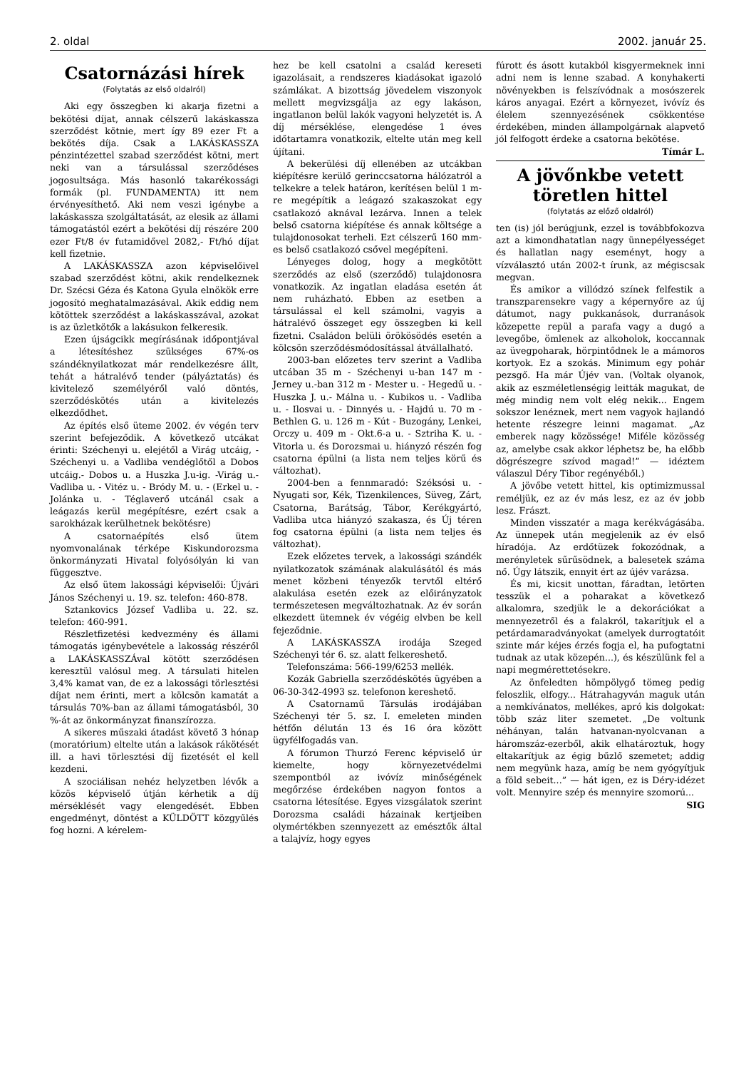2. oldal 2002. január 25.
Csatornázási hírek
(Folytatás az első oldalról)
Aki egy összegben ki akarja fizetni a bekötési díjat, annak célszerű lakáskassza szerződést kötnie, mert így 89 ezer Ft a bekötés díja. Csak a LAKÁSKASSZA pénzintézettel szabad szerződést kötni, mert neki van a társulással szerződéses jogosultsága. Más hasonló takarékossági formák (pl. FUNDAMENTA) itt nem érvényesíthető. Aki nem veszi igénybe a lakáskassza szolgáltatását, az elesik az állami támogatástól ezért a bekötési díj részére 200 ezer Ft/8 év futamidővel 2082,- Ft/hó díjat kell fizetnie.
A LAKÁSKASSZA azon képviselőivel szabad szerződést kötni, akik rendelkeznek Dr. Szécsi Géza és Katona Gyula elnökök erre jogosító meghatalmazásával. Akik eddig nem kötöttek szerződést a lakáskasszával, azokat is az üzletkötők a lakásukon felkeresik.
Ezen újságcikk megírásának időpontjával a létesítéshez szükséges 67%-os szándéknyilatkozat már rendelkezésre állt, tehát a hátralévő tender (pályáztatás) és kivitelező személyéről való döntés, szerződéskötés után a kivitelezés elkezdődhet.
Az építés első üteme 2002. év végén terv szerint befejeződik. A következő utcákat érinti: Széchenyi u. elejétől a Virág utcáig, - Széchenyi u. a Vadliba vendéglőtől a Dobos utcáig.- Dobos u. a Huszka J.u-ig. -Virág u.- Vadliba u. - Vitéz u. - Bródy M. u. - (Erkel u. - Jolánka u. - Téglaverő utcánál csak a leágazás kerül megépítésre, ezért csak a sarokházak kerülhetnek bekötésre)
A csatornaépítés első ütem nyomvonalának térképe Kiskundorozsma önkormányzati Hivatal folyósólyán ki van függesztve.
Az első ütem lakossági képviselői: Újvári János Széchenyi u. 19. sz. telefon: 460-878.
Sztankovics József Vadliba u. 22. sz. telefon: 460-991.
Részletfizetési kedvezmény és állami támogatás igénybevétele a lakosság részéről a LAKÁSKASSZÁval kötött szerződésen keresztül valósul meg. A társulati hitelen 3,4% kamat van, de ez a lakossági törlesztési díjat nem érinti, mert a kölcsön kamatát a társulás 70%-ban az állami támogatásból, 30 %-át az önkormányzat finanszírozza.
A sikeres műszaki átadást követő 3 hónap (moratórium) eltelte után a lakások rákötését ill. a havi törlesztési díj fizetését el kell kezdeni.
A szociálisan nehéz helyzetben lévők a közös képviselő útján kérhetik a díj mérséklését vagy elengedését. Ebben engedményt, döntést a KÜLDÖTT közgyűlés fog hozni. A kérelem-
hez be kell csatolni a család kereseti igazolásait, a rendszeres kiadásokat igazoló számlákat. A bizottság jövedelem viszonyok mellett megvizsgálja az egy lakáson, ingatlanon belül lakók vagyoni helyzetét is. A díj mérséklése, elengedése 1 éves időtartamra vonatkozik, eltelte után meg kell újítani.
A bekerülési díj ellenében az utcákban kiépítésre kerülő gerinccsatorna hálózatról a telkekre a telek határon, kerítésen belül 1 m-re megépítik a leágazó szakaszokat egy csatlakozó aknával lezárva. Innen a telek belső csatorna kiépítése és annak költsége a tulajdonosokat terheli. Ezt célszerű 160 mm-es belső csatlakozó csővel megépíteni.
Lényeges dolog, hogy a megkötött szerződés az első (szerződő) tulajdonosra vonatkozik. Az ingatlan eladása esetén át nem ruházható. Ebben az esetben a társulással el kell számolni, vagyis a hátralévő összeget egy összegben ki kell fizetni. Családon belüli örökösödés esetén a kölcsön szerződésmódosítással átvállalható.
2003-ban előzetes terv szerint a Vadliba utcában 35 m - Széchenyi u-ban 147 m - Jerney u.-ban 312 m - Mester u. - Hegedű u. - Huszka J. u.- Málna u. - Kubikos u. - Vadliba u. - Ilosvai u. - Dinnyés u. - Hajdú u. 70 m - Bethlen G. u. 126 m - Kút - Buzogány, Lenkei, Orczy u. 409 m - Okt.6-a u. - Sztriha K. u. - Vitorla u. és Dorozsmai u. hiányzó részén fog csatorna épülni (a lista nem teljes körű és változhat).
2004-ben a fennmaradó: Széksósi u. - Nyugati sor, Kék, Tizenkilences, Süveg, Zárt, Csatorna, Barátság, Tábor, Kerékgyártó, Vadliba utca hiányzó szakasza, és Új téren fog csatorna épülni (a lista nem teljes és változhat).
Ezek előzetes tervek, a lakossági szándék nyilatkozatok számának alakulásától és más menet közbeni tényezők tervtől eltérő alakulása esetén ezek az előirányzatok természetesen megváltozhatnak. Az év során elkezdett ütemnek év végéig elvben be kell fejeződnie.
A LAKÁSKASSZA irodája Szeged Széchenyi tér 6. sz. alatt felkereshető.
Telefonszáma: 566-199/6253 mellék.
Kozák Gabriella szerződéskötés ügyében a 06-30-342-4993 sz. telefonon kereshető.
A Csatornamű Társulás irodájában Széchenyi tér 5. sz. I. emeleten minden hétfőn délután 13 és 16 óra között ügyfélfogadás van.
A fórumon Thurzó Ferenc képviselő úr kiemelte, hogy környezetvédelmi szempontból az ivóvíz minőségének megőrzése érdekében nagyon fontos a csatorna létesítése. Egyes vizsgálatok szerint Dorozsma családi házainak kertjeiben olymértékben szennyezett az emésztők által a talajvíz, hogy egyes
fúrott és ásott kutakból kisgyermeknek inni adni nem is lenne szabad. A konyhakerti növényekben is felszívódnak a mosószerek káros anyagai. Ezért a környezet, ivóvíz és élelem szennyezésének csökkentése érdekében, minden állampolgárnak alapvető jól felfogott érdeke a csatorna bekötése.
Tímár L.
A jövőnkbe vetett töretlen hittel
(folytatás az előző oldalról)
ten (is) jól berúgjunk, ezzel is továbbfokozva azt a kimondhatatlan nagy ünnepélyességet és hallatlan nagy eseményt, hogy a vízválasztó után 2002-t írunk, az mégiscsak megvan.
És amikor a villódzó színek felfestik a transzparensekre vagy a képernyőre az új dátumot, nagy pukkanások, durranások közepette repül a parafa vagy a dugó a levegőbe, ömlenek az alkoholok, koccannak az üvegpoharak, hörpintődnek le a mámoros kortyok. Ez a szokás. Minimum egy pohár pezsgő. Ha már Újév van. (Voltak olyanok, akik az eszméletlenségig leitták magukat, de még mindig nem volt elég nekik... Engem sokszor lenéznek, mert nem vagyok hajlandó hetente részegre leinni magamat. „Az emberek nagy közössége! Miféle közösség az, amelybe csak akkor léphetsz be, ha előbb dögrészegre szívod magad!” — idéztem válaszul Déry Tibor regényéből.)
A jövőbe vetett hittel, kis optimizmussal reméljük, ez az év más lesz, ez az év jobb lesz. Frászt.
Minden visszatér a maga kerékvágásába. Az ünnepek után megjelenik az év első híradója. Az erdőtüzek fokozódnak, a merényletek sűrűsödnek, a balesetek száma nő. Úgy látszik, ennyit ért az újév varázsa.
És mi, kicsit unottan, fáradtan, letörten tesszük el a poharakat a következő alkalomra, szedjük le a dekorációkat a mennyezetről és a falakról, takarítjuk el a petárdamaradványokat (amelyek durrogtatóit szinte már kéjes érzés fogja el, ha pufogtatni tudnak az utak közepén...), és készülünk fel a napi megmérettetésekre.
Az önfeledten hömpölygő tömeg pedig feloszlik, elfogy... Hátrahagyván maguk után a nemkívánatos, mellékes, apró kis dolgokat: több száz liter szemetet. „De voltunk néhányan, talán hatvanan-nyolcvanan a háromszáz-ezerből, akik elhatároztuk, hogy eltakarítjuk az égig bűzlő szemetet; addig nem megyünk haza, amíg be nem gyógyítjuk a föld sebeit...” — hát igen, ez is Déry-idézet volt. Mennyire szép és mennyire szomorú...
SIG